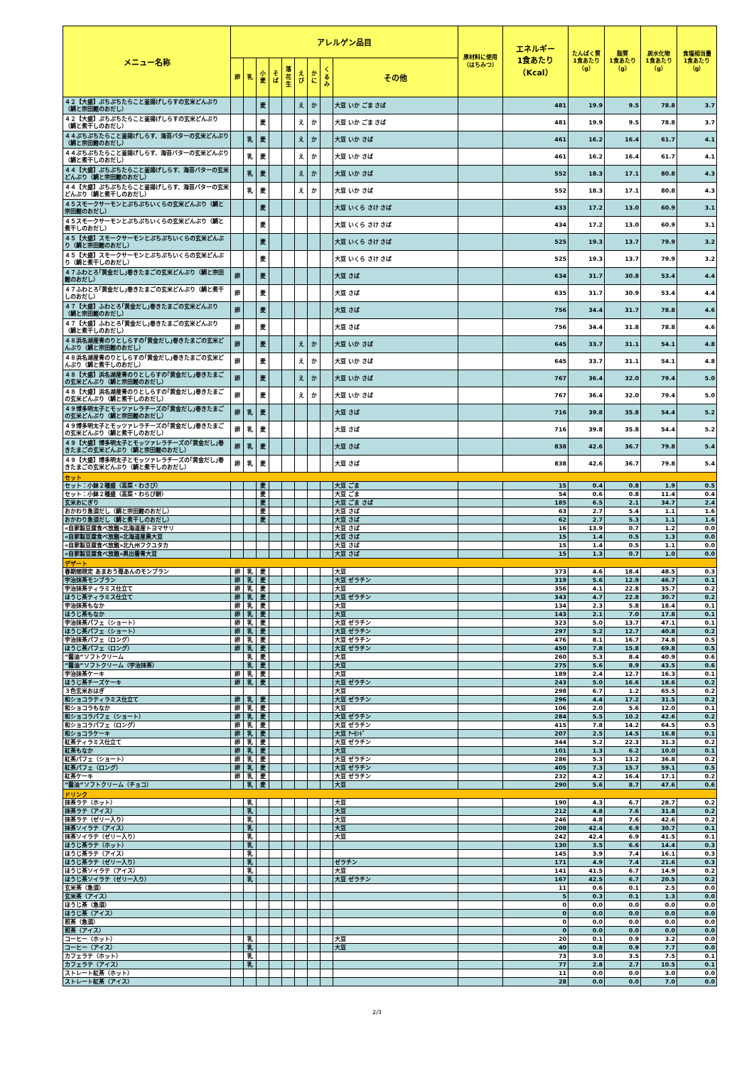| メニュー名称 | アレルゲン品目 | | | | | | | | | 原材料に使用 （はちみつ） | エネルギー 1食あたり （Kcal） | たんぱく質 1食あたり （g） | 脂質 1食あたり （g） | 炭水化物 1食あたり （g） | 食塩相当量 1食あたり （g） |
| --- | --- | --- | --- | --- | --- | --- | --- | --- | --- | --- | --- | --- | --- | --- | --- |
| | 卵 | 乳 | 小 麦 | そ ば | 落 花 生 | え び | か に | く る み | その他 | | | | | | |
| ４２【大盛】ぷちぷちたらこと釜揚げしらすの玄米どんぶり（鯛と宗田鰹のおだし） | | | 麦 | | | え | か | | 大豆 いか ごま さば | | 481 | 19.9 | 9.5 | 78.8 | 3.7 |
| ４２【大盛】ぷちぷちたらこと釜揚げしらすの玄米どんぶり（鯛と煮干しのおだし） | | | 麦 | | | え | か | | 大豆 いか ごま さば | | 481 | 19.9 | 9.5 | 78.8 | 3.7 |
| ４４ぷちぷちたらこと釜揚げしらす、海苔バターの玄米どんぶり（鯛と宗田鰹のおだし） | | 乳 | 麦 | | | え | か | | 大豆 いか さば | | 461 | 16.2 | 16.4 | 61.7 | 4.1 |
| ４４ぷちぷちたらこと釜揚げしらす、海苔バターの玄米どんぶり（鯛と煮干しのおだし） | | 乳 | 麦 | | | え | か | | 大豆 いか さば | | 461 | 16.2 | 16.4 | 61.7 | 4.1 |
| ４４【大盛】ぷちぷちたらこと釜揚げしらす、海苔バターの玄米どんぶり（鯛と宗田鰹のおだし） | | 乳 | 麦 | | | え | か | | 大豆 いか さば | | 552 | 18.3 | 17.1 | 80.8 | 4.3 |
| ４４【大盛】ぷちぷちたらこと釜揚げしらす、海苔バターの玄米どんぶり（鯛と煮干しのおだし） | | 乳 | 麦 | | | え | か | | 大豆 いか さば | | 552 | 18.3 | 17.1 | 80.8 | 4.3 |
| ４５スモークサーモンとぷちぷちいくらの玄米どんぶり（鯛と宗田鰹のおだし） | | | 麦 | | | | | | 大豆 いくら さけ さば | | 433 | 17.2 | 13.0 | 60.9 | 3.1 |
| ４５スモークサーモンとぷちぷちいくらの玄米どんぶり（鯛と煮干しのおだし） | | | 麦 | | | | | | 大豆 いくら さけ さば | | 434 | 17.2 | 13.0 | 60.9 | 3.1 |
| ４５【大盛】スモークサーモンとぷちぷちいくらの玄米どんぶり（鯛と宗田鰹のおだし） | | | 麦 | | | | | | 大豆 いくら さけ さば | | 525 | 19.3 | 13.7 | 79.9 | 3.2 |
| ４５【大盛】スモークサーモンとぷちぷちいくらの玄米どんぶり（鯛と煮干しのおだし） | | | 麦 | | | | | | 大豆 いくら さけ さば | | 525 | 19.3 | 13.7 | 79.9 | 3.2 |
| ４７ふわとろ｢黄金だし｣巻きたまごの玄米どんぶり（鯛と宗田鰹のおだし） | 卵 | | 麦 | | | | | | 大豆 さば | | 634 | 31.7 | 30.8 | 53.4 | 4.4 |
| ４７ふわとろ｢黄金だし｣巻きたまごの玄米どんぶり（鯛と煮干しのおだし） | 卵 | | 麦 | | | | | | 大豆 さば | | 635 | 31.7 | 30.9 | 53.4 | 4.4 |
| ４７【大盛】ふわとろ｢黄金だし｣巻きたまごの玄米どんぶり（鯛と宗田鰹のおだし） | 卵 | | 麦 | | | | | | 大豆 さば | | 756 | 34.4 | 31.7 | 78.8 | 4.6 |
| ４７【大盛】ふわとろ｢黄金だし｣巻きたまごの玄米どんぶり（鯛と煮干しのおだし） | 卵 | | 麦 | | | | | | 大豆 さば | | 756 | 34.4 | 31.8 | 78.8 | 4.6 |
| ４８浜名湖産青のりとしらすの｢黄金だし｣巻きたまごの玄米どんぶり（鯛と宗田鰹のおだし） | 卵 | | 麦 | | | え | か | | 大豆 いか さば | | 645 | 33.7 | 31.1 | 54.1 | 4.8 |
| ４８浜名湖産青のりとしらすの｢黄金だし｣巻きたまごの玄米どんぶり（鯛と煮干しのおだし） | 卵 | | 麦 | | | え | か | | 大豆 いか さば | | 645 | 33.7 | 31.1 | 54.1 | 4.8 |
| ４８【大盛】浜名湖産青のりとしらすの｢黄金だし｣巻きたまごの玄米どんぶり（鯛と宗田鰹のおだし） | 卵 | | 麦 | | | え | か | | 大豆 いか さば | | 767 | 36.4 | 32.0 | 79.4 | 5.0 |
| ４８【大盛】浜名湖産青のりとしらすの｢黄金だし｣巻きたまごの玄米どんぶり（鯛と煮干しのおだし） | 卵 | | 麦 | | | え | か | | 大豆 いか さば | | 767 | 36.4 | 32.0 | 79.4 | 5.0 |
| ４９博多明太子とモッツァレラチーズの｢黄金だし｣巻きたまごの玄米どんぶり（鯛と宗田鰹のおだし） | 卵 | 乳 | 麦 | | | | | | 大豆 さば | | 716 | 39.8 | 35.8 | 54.4 | 5.2 |
| ４９博多明太子とモッツァレラチーズの｢黄金だし｣巻きたまごの玄米どんぶり（鯛と煮干しのおだし） | 卵 | 乳 | 麦 | | | | | | 大豆 さば | | 716 | 39.8 | 35.8 | 54.4 | 5.2 |
| ４９【大盛】博多明太子とモッツァレラチーズの｢黄金だし｣巻きたまごの玄米どんぶり（鯛と宗田鰹のおだし） | 卵 | 乳 | 麦 | | | | | | 大豆 さば | | 838 | 42.6 | 36.7 | 79.8 | 5.4 |
| ４９【大盛】博多明太子とモッツァレラチーズの｢黄金だし｣巻きたまごの玄米どんぶり（鯛と煮干しのおだし） | 卵 | 乳 | 麦 | | | | | | 大豆 さば | | 838 | 42.6 | 36.7 | 79.8 | 5.4 |
| セット | | | | | | | | | | | | | | | |
| セット：小鉢２種盛（高菜・わさび） | | | 麦 | | | | | | 大豆 ごま | | 15 | 0.4 | 0.8 | 1.9 | 0.5 |
| セット：小鉢２種盛（高菜・わらび餅） | | | 麦 | | | | | | 大豆 ごま | | 54 | 0.6 | 0.8 | 11.4 | 0.4 |
| 玄米おにぎり | | | 麦 | | | | | | 大豆 ごま さば | | 185 | 6.5 | 2.1 | 34.7 | 2.4 |
| おかわり急須だし（鯛と宗田鰹のおだし） | | | 麦 | | | | | | 大豆 さば | | 63 | 2.7 | 5.4 | 1.1 | 1.6 |
| おかわり急須だし（鯛と煮干しのおだし） | | | 麦 | | | | | | 大豆 さば | | 62 | 2.7 | 5.3 | 1.1 | 1.6 |
| «自家製豆腐食べ放題»北海道産トヨマサリ | | | | | | | | | 大豆 さば | | 16 | 13.9 | 0.7 | 1.2 | 0.0 |
| «自家製豆腐食べ放題»北海道産黒大豆 | | | | | | | | | 大豆 さば | | 15 | 1.4 | 0.5 | 1.3 | 0.0 |
| «自家製豆腐食べ放題»北九州フクユタカ | | | | | | | | | 大豆 さば | | 15 | 1.4 | 0.5 | 1.1 | 0.0 |
| «自家製豆腐食べ放題»奥出雲青大豆 | | | | | | | | | 大豆 さば | | 15 | 1.3 | 0.7 | 1.0 | 0.0 |
| デザート | | | | | | | | | | | | | | | |
| 春期間限定 あまおう苺あんのモンブラン | 卵 | 乳 | 麦 | | | | | | 大豆 | | 373 | 4.6 | 18.4 | 48.5 | 0.3 |
| 宇治抹茶モンブラン | 卵 | 乳 | 麦 | | | | | | 大豆 ゼラチン | | 319 | 5.6 | 12.9 | 46.7 | 0.1 |
| 宇治抹茶ティラミス仕立て | 卵 | 乳 | 麦 | | | | | | 大豆 | | 356 | 4.1 | 22.8 | 35.7 | 0.2 |
| ほうじ茶ティラミス仕立て | 卵 | 乳 | 麦 | | | | | | 大豆 ゼラチン | | 343 | 4.7 | 22.8 | 30.7 | 0.2 |
| 宇治抹茶もなか | 卵 | 乳 | 麦 | | | | | | 大豆 | | 134 | 2.3 | 5.8 | 18.4 | 0.1 |
| ほうじ茶もなか | 卵 | 乳 | 麦 | | | | | | 大豆 | | 143 | 2.1 | 7.0 | 17.8 | 0.1 |
| 宇治抹茶パフェ（ショート） | 卵 | 乳 | 麦 | | | | | | 大豆 ゼラチン | | 323 | 5.0 | 13.7 | 47.1 | 0.1 |
| ほうじ茶パフェ（ショート） | 卵 | 乳 | 麦 | | | | | | 大豆 ゼラチン | | 297 | 5.2 | 12.7 | 40.8 | 0.2 |
| 宇治抹茶パフェ（ロング） | 卵 | 乳 | 麦 | | | | | | 大豆 ゼラチン | | 476 | 8.1 | 16.7 | 74.8 | 0.5 |
| ほうじ茶パフェ（ロング） | 卵 | 乳 | 麦 | | | | | | 大豆 ゼラチン | | 450 | 7.8 | 15.8 | 69.8 | 0.5 |
| ”醤油”ソフトクリーム | | 乳 | 麦 | | | | | | 大豆 | | 260 | 5.3 | 8.4 | 40.9 | 0.6 |
| ”醤油”ソフトクリーム（宇治抹茶） | | 乳 | 麦 | | | | | | 大豆 | | 275 | 5.6 | 8.9 | 43.5 | 0.6 |
| 宇治抹茶ケーキ | 卵 | 乳 | 麦 | | | | | | 大豆 | | 189 | 2.4 | 12.7 | 16.3 | 0.1 |
| ほうじ茶チーズケーキ | 卵 | 乳 | 麦 | | | | | | 大豆 ゼラチン | | 243 | 5.0 | 16.6 | 18.6 | 0.2 |
| ３色玄米おはぎ | | | | | | | | | 大豆 | | 298 | 6.7 | 1.2 | 65.5 | 0.2 |
| 和ショコラティラミス仕立て | 卵 | 乳 | 麦 | | | | | | 大豆 ゼラチン | | 296 | 4.4 | 17.2 | 31.5 | 0.2 |
| 和ショコラもなか | 卵 | 乳 | 麦 | | | | | | 大豆 | | 106 | 2.0 | 5.6 | 12.0 | 0.1 |
| 和ショコラパフェ（ショート） | 卵 | 乳 | 麦 | | | | | | 大豆 ゼラチン | | 284 | 5.5 | 10.2 | 42.6 | 0.2 |
| 和ショコラパフェ（ロング） | 卵 | 乳 | 麦 | | | | | | 大豆 ゼラチン | | 415 | 7.8 | 14.2 | 64.5 | 0.5 |
| 和ショコラケーキ | 卵 | 乳 | 麦 | | | | | | 大豆 ｱｰﾓﾝﾄﾞ | | 207 | 2.5 | 14.5 | 16.8 | 0.1 |
| 紅茶ティラミス仕立て | 卵 | 乳 | 麦 | | | | | | 大豆 ゼラチン | | 344 | 5.2 | 22.3 | 31.3 | 0.2 |
| 紅茶もなか | 卵 | 乳 | 麦 | | | | | | 大豆 | | 101 | 1.3 | 6.2 | 10.0 | 0.1 |
| 紅茶パフェ（ショート） | 卵 | 乳 | 麦 | | | | | | 大豆 ゼラチン | | 286 | 5.3 | 13.2 | 36.8 | 0.2 |
| 紅茶パフェ（ロング） | 卵 | 乳 | 麦 | | | | | | 大豆 ゼラチン | | 405 | 7.3 | 15.7 | 59.1 | 0.5 |
| 紅茶ケーキ | 卵 | 乳 | 麦 | | | | | | 大豆 ゼラチン | | 232 | 4.2 | 16.4 | 17.1 | 0.2 |
| ”醤油”ソフトクリーム（チョコ） | | 乳 | 麦 | | | | | | 大豆 | | 290 | 5.6 | 8.7 | 47.6 | 0.6 |
| ドリンク | | | | | | | | | | | | | | | |
| 抹茶ラテ（ホット） | | 乳 | | | | | | | 大豆 | | 190 | 4.3 | 6.7 | 28.7 | 0.2 |
| 抹茶ラテ（アイス） | | 乳 | | | | | | | 大豆 | | 212 | 4.8 | 7.6 | 31.8 | 0.2 |
| 抹茶ラテ（ゼリー入り） | | 乳 | | | | | | | 大豆 | | 246 | 4.8 | 7.6 | 42.6 | 0.2 |
| 抹茶ソイラテ（アイス） | | 乳 | | | | | | | 大豆 | | 208 | 42.4 | 6.9 | 30.7 | 0.1 |
| 抹茶ソイラテ（ゼリー入り） | | 乳 | | | | | | | 大豆 | | 242 | 42.4 | 6.9 | 41.5 | 0.1 |
| ほうじ茶ラテ（ホット） | | 乳 | | | | | | | | | 130 | 3.5 | 6.6 | 14.4 | 0.3 |
| ほうじ茶ラテ（アイス） | | 乳 | | | | | | | | | 145 | 3.9 | 7.4 | 16.1 | 0.3 |
| ほうじ茶ラテ（ゼリー入り） | | 乳 | | | | | | | ゼラチン | | 171 | 4.9 | 7.4 | 21.6 | 0.3 |
| ほうじ茶ソイラテ（アイス） | | 乳 | | | | | | | 大豆 | | 141 | 41.5 | 6.7 | 14.9 | 0.2 |
| ほうじ茶ソイラテ（ゼリー入り） | | 乳 | | | | | | | 大豆 ゼラチン | | 167 | 42.5 | 6.7 | 20.5 | 0.2 |
| 玄米茶（急須） | | | | | | | | | | | 11 | 0.6 | 0.1 | 2.5 | 0.0 |
| 玄米茶（アイス） | | | | | | | | | | | 5 | 0.3 | 0.1 | 1.3 | 0.0 |
| ほうじ茶（急須） | | | | | | | | | | | 0 | 0.0 | 0.0 | 0.0 | 0.0 |
| ほうじ茶（アイス） | | | | | | | | | | | 0 | 0.0 | 0.0 | 0.0 | 0.0 |
| 煎茶（急須） | | | | | | | | | | | 0 | 0.0 | 0.0 | 0.0 | 0.0 |
| 煎茶（アイス） | | | | | | | | | | | 0 | 0.0 | 0.0 | 0.0 | 0.0 |
| コーヒー（ホット） | | 乳 | | | | | | | 大豆 | | 20 | 0.1 | 0.9 | 3.2 | 0.0 |
| コーヒー（アイス） | | 乳 | | | | | | | 大豆 | | 40 | 0.8 | 0.9 | 7.7 | 0.0 |
| カフェラテ（ホット） | | 乳 | | | | | | | | | 73 | 3.0 | 3.5 | 7.5 | 0.1 |
| カフェラテ（アイス） | | 乳 | | | | | | | | | 77 | 2.8 | 2.7 | 10.5 | 0.1 |
| ストレート紅茶（ホット） | | | | | | | | | | | 11 | 0.0 | 0.0 | 3.0 | 0.0 |
| ストレート紅茶（アイス） | | | | | | | | | | | 28 | 0.0 | 0.0 | 7.0 | 0.0 |
2/3